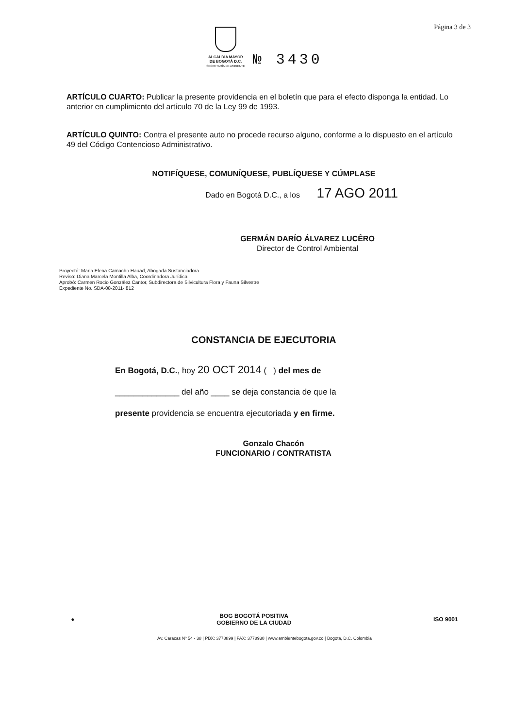Página 3 de 3
ALCALDÍA MAYOR
DE BOGOTÁ D.C.
SECRETARÍA DE AMBIENTE
№ 3430
ARTÍCULO CUARTO: Publicar la presente providencia en el boletín que para el efecto disponga la entidad. Lo anterior en cumplimiento del artículo 70 de la Ley 99 de 1993.
ARTÍCULO QUINTO: Contra el presente auto no procede recurso alguno, conforme a lo dispuesto en el artículo 49 del Código Contencioso Administrativo.
NOTIFÍQUESE, COMUNÍQUESE, PUBLÍQUESE Y CÚMPLASE
Dado en Bogotá D.C., a los 17 AGO 2011
GERMÁN DARÍO ÁLVAREZ LUCÊRO
Director de Control Ambiental
Proyectó: Maria Elena Camacho Hauad, Abogada Sustanciadora
Revisó: Diana Marcela Montilla Alba, Coordinadora Jurídica
Aprobó: Carmen Rocio González Cantor, Subdirectora de Silvicultura Flora y Fauna Silvestre
Expediente No. SDA-08-2011- 812
CONSTANCIA DE EJECUTORIA
En Bogotá, D.C., hoy 20 OCT 2014 ( ) del mes de
______________ del año ____ se deja constancia de que la
presente providencia se encuentra ejecutoriada y en firme.
Gonzalo Chacón
FUNCIONARIO / CONTRATISTA
● BOG BOGOTÁ POSITIVA
GOBIERNO DE LA CIUDAD ISO 9001
Av. Caracas Nº 54 - 38 | PBX: 3778899 | FAX: 3778930 | www.ambientebogota.gov.co | Bogotá, D.C. Colombia